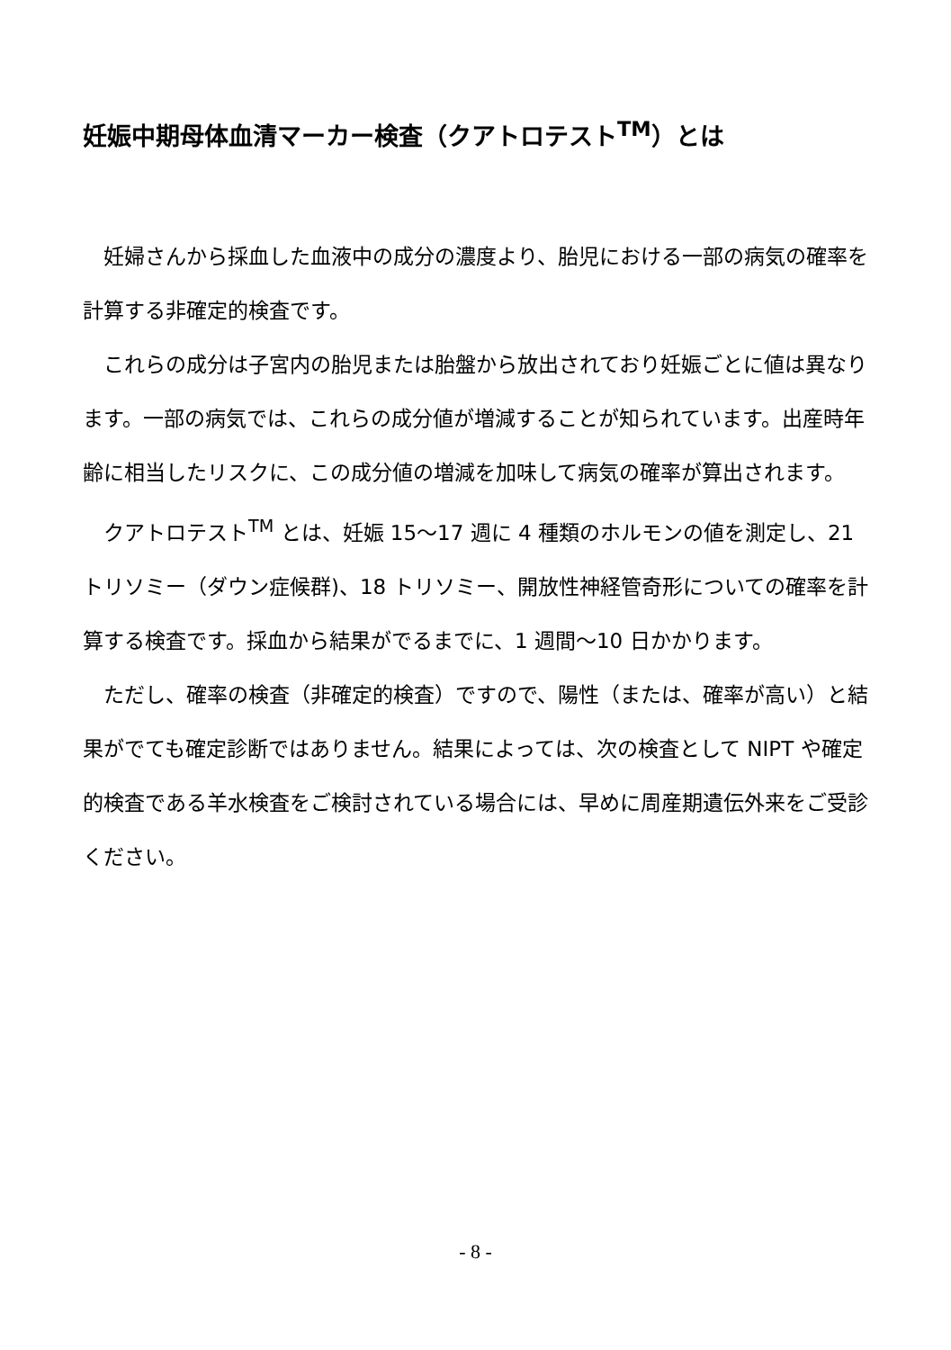妊娠中期母体血清マーカー検査（クアトロテスト<sup>TM</sup>）とは
妊婦さんから採血した血液中の成分の濃度より、胎児における一部の病気の確率を計算する非確定的検査です。
これらの成分は子宮内の胎児または胎盤から放出されており妊娠ごとに値は異なります。一部の病気では、これらの成分値が増減することが知られています。出産時年齢に相当したリスクに、この成分値の増減を加味して病気の確率が算出されます。
クアトロテスト<sup>TM</sup> とは、妊娠 15～17 週に 4 種類のホルモンの値を測定し、21 トリソミー（ダウン症候群)、18 トリソミー、開放性神経管奇形についての確率を計算する検査です。採血から結果がでるまでに、1 週間～10 日かかります。
ただし、確率の検査（非確定的検査）ですので、陽性（または、確率が高い）と結果がでても確定診断ではありません。結果によっては、次の検査として NIPT や確定的検査である羊水検査をご検討されている場合には、早めに周産期遺伝外来をご受診ください。
- 8 -